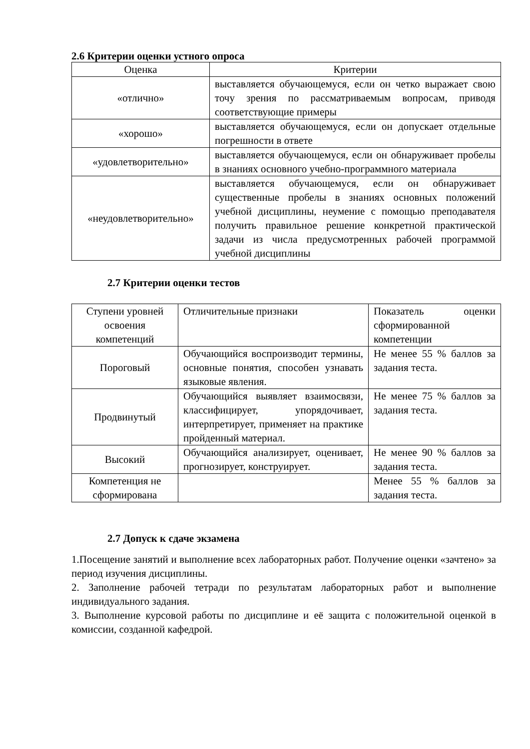2.6 Критерии оценки устного опроса
| Оценка | Критерии |
| --- | --- |
| «отлично» | выставляется обучающемуся, если он четко выражает свою точу зрения по рассматриваемым вопросам, приводя соответствующие примеры |
| «хорошо» | выставляется обучающемуся, если он допускает отдельные погрешности в ответе |
| «удовлетворительно» | выставляется обучающемуся, если он обнаруживает пробелы в знаниях основного учебно-программного материала |
| «неудовлетворительно» | выставляется обучающемуся, если он обнаруживает существенные пробелы в знаниях основных положений учебной дисциплины, неумение с помощью преподавателя получить правильное решение конкретной практической задачи из числа предусмотренных рабочей программой учебной дисциплины |
2.7 Критерии оценки тестов
| Ступени уровней освоения компетенций | Отличительные признаки | Показатель оценки сформированной компетенции |
| Пороговый | Обучающийся воспроизводит термины, основные понятия, способен узнавать языковые явления. | Не менее 55 % баллов за задания теста. |
| Продвинутый | Обучающийся выявляет взаимосвязи, классифицирует, упорядочивает, интерпретирует, применяет на практике пройденный материал. | Не менее 75 % баллов за задания теста. |
| Высокий | Обучающийся анализирует, оценивает, прогнозирует, конструирует. | Не менее 90 % баллов за задания теста. |
| Компетенция не сформирована | | Менее 55 % баллов за задания теста. |
2.7 Допуск к сдаче экзамена
1.Посещение занятий и выполнение всех лабораторных работ. Получение оценки «зачтено» за период изучения дисциплины.
2. Заполнение рабочей тетради по результатам лабораторных работ и выполнение индивидуального задания.
3. Выполнение курсовой работы по дисциплине и её защита с положительной оценкой в комиссии, созданной кафедрой.